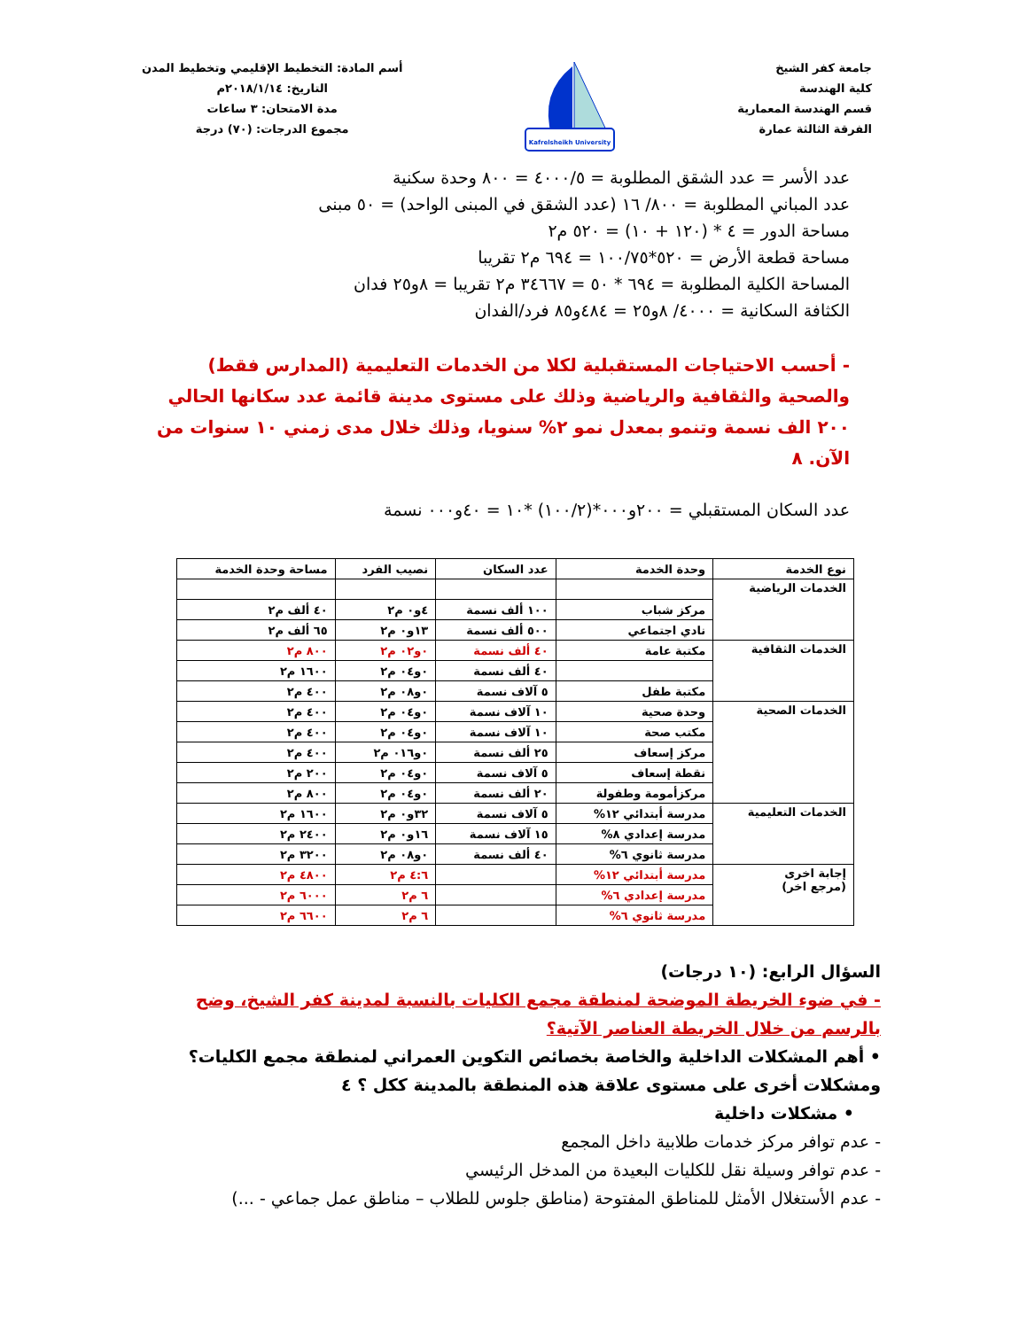جامعة كفر الشيخ
كلية الهندسة
قسم الهندسة المعمارية
الفرقة الثالثة عمارة
Kafrelsheikh University
أسم المادة: التخطيط الإقليمي وتخطيط المدن
التاريخ: ٢٠١٨/١/١٤م
مدة الامتحان: ٣ ساعات
مجموع الدرجات: (٧٠) درجة
عدد الأسر = عدد الشقق المطلوبة = ٤٠٠٠/٥ = ٨٠٠ وحدة سكنية
عدد المباني المطلوبة = ٨٠٠/ ١٦ (عدد الشقق في المبنى الواحد) = ٥٠ مبنى
مساحة الدور = ٤ * (١٢٠ + ١٠) = ٥٢٠ م٢
مساحة قطعة الأرض = ٥٢٠*١٠٠/٧٥ = ٦٩٤ م٢ تقريبا
المساحة الكلية المطلوبة = ٦٩٤ * ٥٠ = ٣٤٦٦٧ م٢ تقريبا = ٨و٢٥ فدان
الكثافة السكانية = ٤٠٠٠/ ٨و٢٥ = ٤٨٤و٨٥ فرد/الفدان
- أحسب الاحتياجات المستقبلية لكلا من الخدمات التعليمية (المدارس فقط) والصحية والثقافية والرياضية وذلك على مستوى مدينة قائمة عدد سكانها الحالي ٢٠٠ الف نسمة وتنمو بمعدل نمو ٢% سنويا، وذلك خلال مدى زمني ١٠ سنوات من الآن. ٨
عدد السكان المستقبلي = ٢٠٠و٠٠٠*(١٠٠/٢) *١٠ = ٤٠و٠٠٠ نسمة
| نوع الخدمة | وحدة الخدمة | عدد السكان | نصيب الفرد | مساحة وحدة الخدمة |
| --- | --- | --- | --- | --- |
| الخدمات الرياضية | | | | |
| | مركز شباب | ١٠٠ ألف نسمة | ٤و٠ م٢ | ٤٠ ألف م٢ |
| | نادي اجتماعي | ٥٠٠ ألف نسمة | ١٣و٠ م٢ | ٦٥ ألف م٢ |
| الخدمات الثقافية | مكتبة عامة | ٤٠ ألف نسمة | ٠و٠٢ م٢ | ٨٠٠ م٢ |
| | | ٤٠ ألف نسمة | ٠و٠٤ م٢ | ١٦٠٠ م٢ |
| | مكتبة طفل | ٥ آلاف نسمة | ٠و٠٨ م٢ | ٤٠٠ م٢ |
| الخدمات الصحية | وحدة صحية | ١٠ آلاف نسمة | ٠و٠٤ م٢ | ٤٠٠ م٢ |
| | مكتب صحة | ١٠ آلاف نسمة | ٠و٠٤ م٢ | ٤٠٠ م٢ |
| | مركز إسعاف | ٢٥ ألف نسمة | ٠و٠١٦ م٢ | ٤٠٠ م٢ |
| | نقطة إسعاف | ٥ آلاف نسمة | ٠و٠٤ م٢ | ٢٠٠ م٢ |
| | مركزأمومة وطفولة | ٢٠ ألف نسمة | ٠و٠٤ م٢ | ٨٠٠ م٢ |
| الخدمات التعليمية | مدرسة أبتدائي ١٢% | ٥ آلاف نسمة | ٣٢و٠ م٢ | ١٦٠٠ م٢ |
| | مدرسة إعدادي ٨% | ١٥ آلاف نسمة | ١٦و٠ م٢ | ٢٤٠٠ م٢ |
| | مدرسة ثانوي ٦% | ٤٠ ألف نسمة | ٠و٠٨ م٢ | ٣٢٠٠ م٢ |
| إجابة اخرى (مرجع اخر) | مدرسة أبتدائي ١٢% | | ٤:٦ م٢ | ٤٨٠٠ م٢ |
| | مدرسة إعدادي ٦% | | ٦ م٢ | ٦٠٠٠ م٢ |
| | مدرسة ثانوي ٦% | | ٦ م٢ | ٦٦٠٠ م٢ |
السؤال الرابع: (١٠ درجات)
- في ضوء الخريطة الموضحة لمنطقة مجمع الكليات بالنسبة لمدينة كفر الشيخ، وضح بالرسم من خلال الخريطة العناصر الآتية؟
• أهم المشكلات الداخلية والخاصة بخصائص التكوين العمراني لمنطقة مجمع الكليات؟ ومشكلات أخرى على مستوى علاقة هذه المنطقة بالمدينة ككل ؟ ٤
• مشكلات داخلية
- عدم توافر مركز خدمات طلابية داخل المجمع
- عدم توافر وسيلة نقل للكليات البعيدة من المدخل الرئيسي
- عدم الأستغلال الأمثل للمناطق المفتوحة (مناطق جلوس للطلاب – مناطق عمل جماعي - ...)